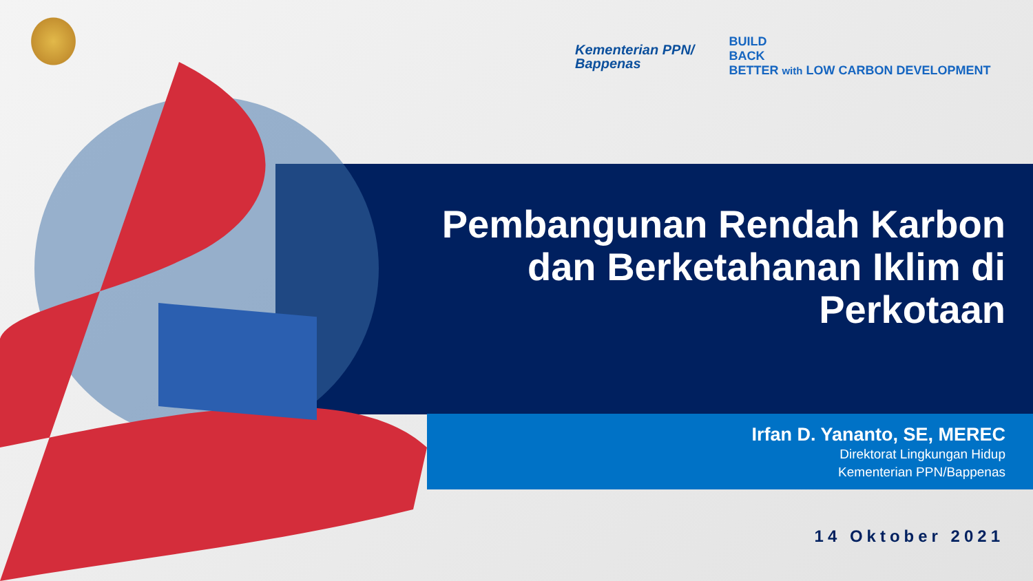Kementerian PPN/
Bappenas
BUILD
BACK
BETTER with LOW CARBON DEVELOPMENT
Pembangunan Rendah Karbon dan Berketahanan Iklim di Perkotaan
Irfan D. Yananto, SE, MEREC
Direktorat Lingkungan Hidup
Kementerian PPN/Bappenas
14 Oktober 2021